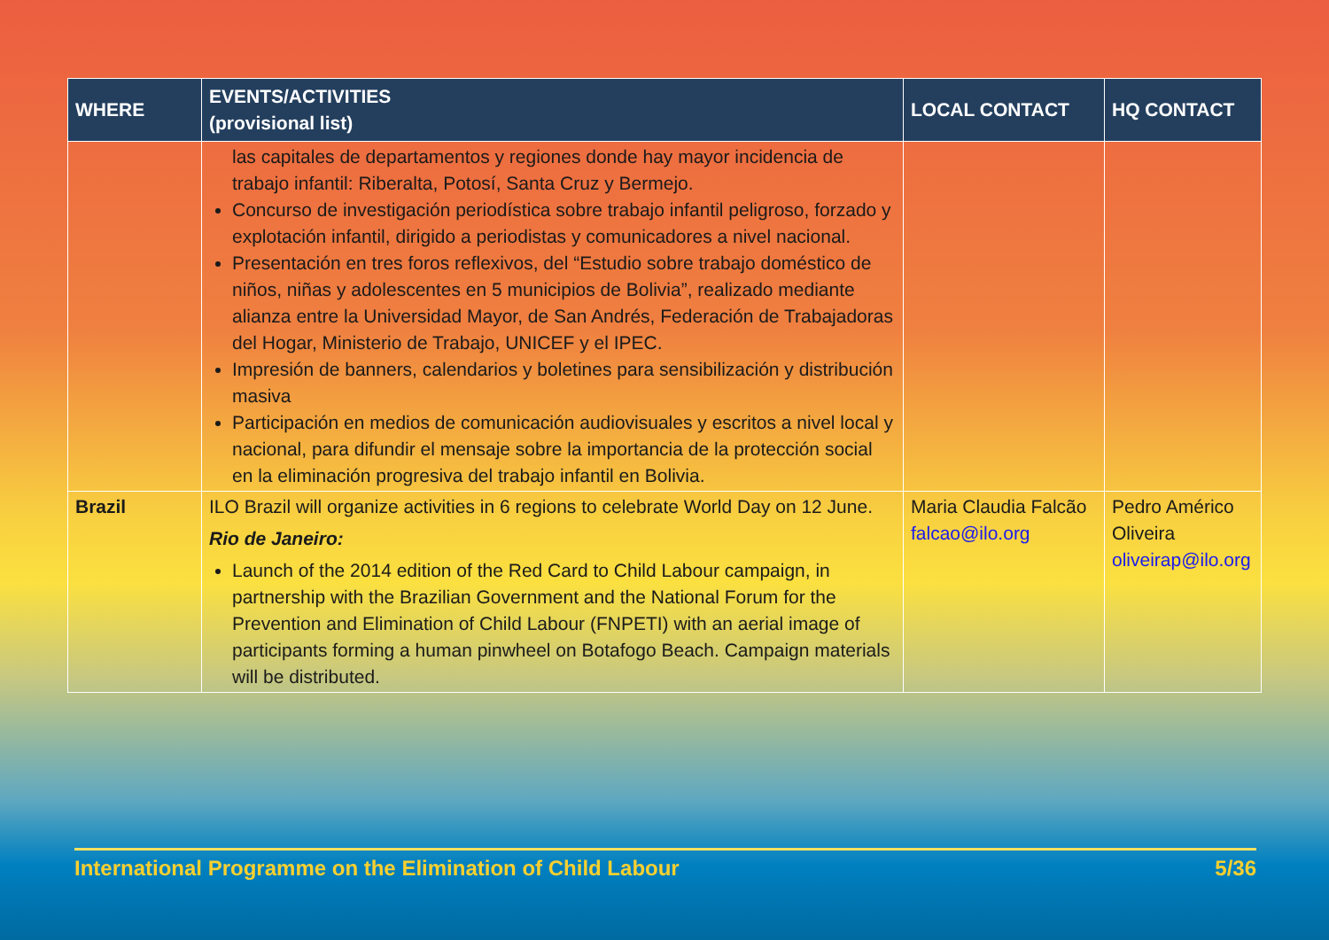| WHERE | EVENTS/ACTIVITIES (provisional list) | LOCAL CONTACT | HQ CONTACT |
| --- | --- | --- | --- |
| | las capitales de departamentos y regiones donde hay mayor incidencia de trabajo infantil: Riberalta, Potosí, Santa Cruz y Bermejo. Concurso de investigación periodística sobre trabajo infantil peligroso, forzado y explotación infantil, dirigido a periodistas y comunicadores a nivel nacional. Presentación en tres foros reflexivos, del “Estudio sobre trabajo doméstico de niños, niñas y adolescentes en 5 municipios de Bolivia”, realizado mediante alianza entre la Universidad Mayor, de San Andrés, Federación de Trabajadoras del Hogar, Ministerio de Trabajo, UNICEF y el IPEC. Impresión de banners, calendarios y boletines para sensibilización y distribución masiva Participación en medios de comunicación audiovisuales y escritos a nivel local y nacional, para difundir el mensaje sobre la importancia de la protección social en la eliminación progresiva del trabajo infantil en Bolivia. | | |
| Brazil | ILO Brazil will organize activities in 6 regions to celebrate World Day on 12 June. Rio de Janeiro: Launch of the 2014 edition of the Red Card to Child Labour campaign, in partnership with the Brazilian Government and the National Forum for the Prevention and Elimination of Child Labour (FNPETI) with an aerial image of participants forming a human pinwheel on Botafogo Beach. Campaign materials will be distributed. | Maria Claudia Falcão falcao@ilo.org | Pedro Américo Oliveira oliveirap@ilo.org |
International Programme on the Elimination of Child Labour 5/36